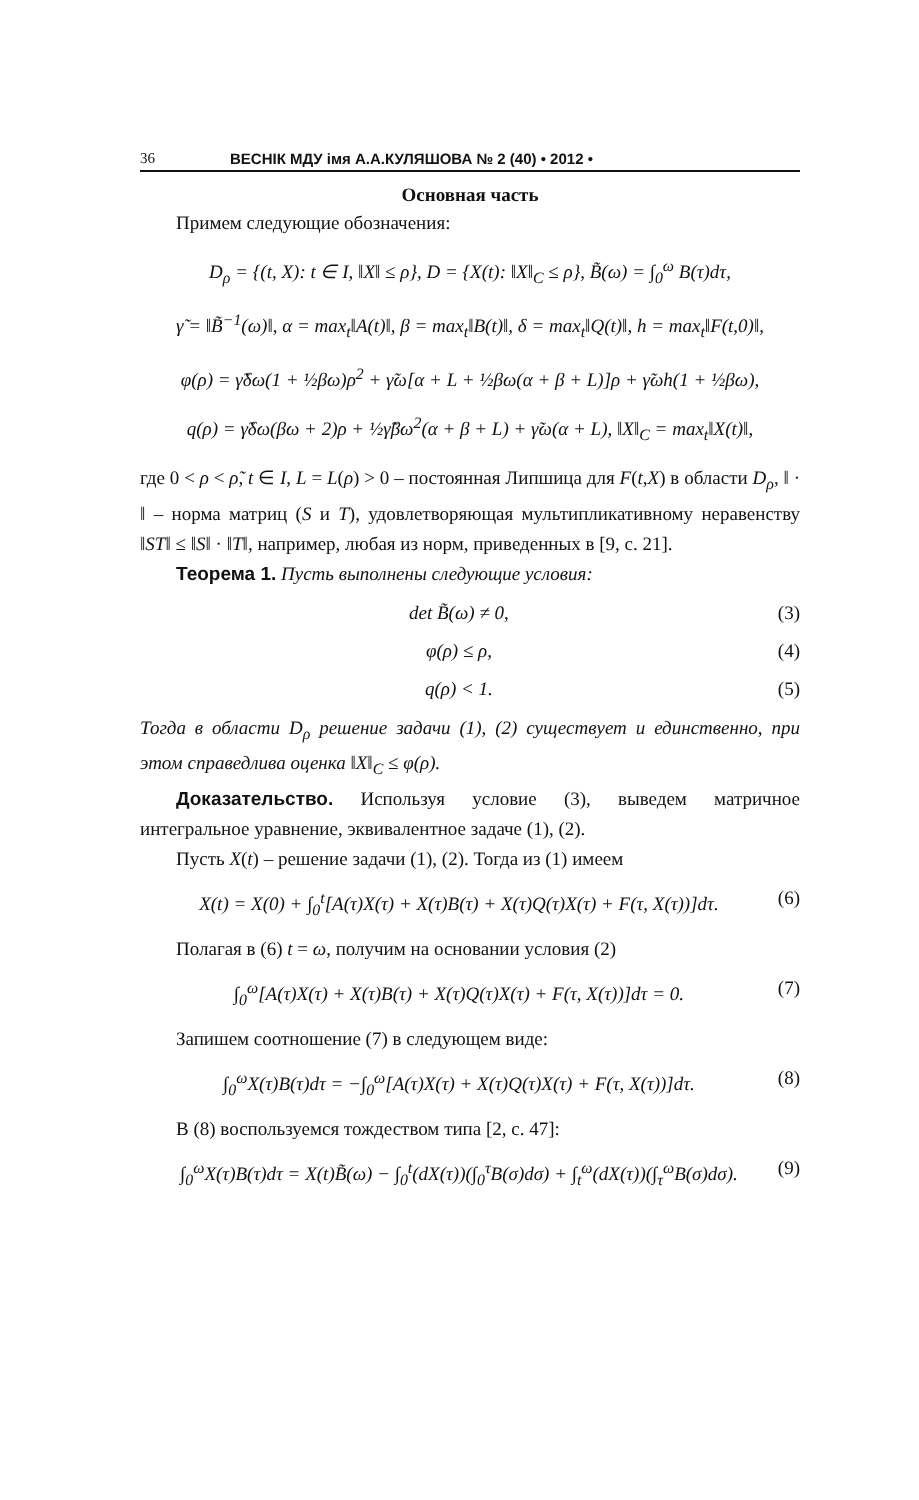36 ВЕСНІК МДУ імя А.А.КУЛЯШОВА № 2 (40) • 2012 •
Основная часть
Примем следующие обозначения:
D<sub>ρ</sub> = {(t, X): t ∈ I, ‖X‖ ≤ ρ}, D = {X(t): ‖X‖<sub>C</sub> ≤ ρ}, B̃(ω) = ∫<sub>0</sub><sup>ω</sup> B(τ)dτ,
γ̃ = ‖B̃<sup>−1</sup>(ω)‖, α = max<sub>t</sub>‖A(t)‖, β = max<sub>t</sub>‖B(t)‖, δ = max<sub>t</sub>‖Q(t)‖, h = max<sub>t</sub>‖F(t,0)‖,
φ(ρ) = γ̃δω(1 + ½βω)ρ<sup>2</sup> + γ̃ω[α + L + ½βω(α + β + L)]ρ + γ̃ωh(1 + ½βω),
q(ρ) = γ̃δω(βω + 2)ρ + ½γ̃βω<sup>2</sup>(α + β + L) + γ̃ω(α + L), ‖X‖<sub>C</sub> = max<sub>t</sub>‖X(t)‖,
где 0 < ρ < ρ̃, t ∈ I, L = L(ρ) > 0 – постоянная Липшица для F(t,X) в области D<sub>ρ</sub>, ‖ · ‖ – норма матриц (S и T), удовлетворяющая мультипликативному неравенству ‖ST‖ ≤ ‖S‖ · ‖T‖, например, любая из норм, приведенных в [9, с. 21].
Теорема 1. Пусть выполнены следующие условия:
det B̃(ω) ≠ 0, (3)
φ(ρ) ≤ ρ, (4)
q(ρ) < 1. (5)
Тогда в области D<sub>ρ</sub> решение задачи (1), (2) существует и единственно, при этом справедлива оценка ‖X‖<sub>C</sub> ≤ φ(ρ).
Доказательство. Используя условие (3), выведем матричное интегральное уравнение, эквивалентное задаче (1), (2).
Пусть X(t) – решение задачи (1), (2). Тогда из (1) имеем
X(t) = X(0) + ∫<sub>0</sub><sup>t</sup>[A(τ)X(τ) + X(τ)B(τ) + X(τ)Q(τ)X(τ) + F(τ, X(τ))]dτ. (6)
Полагая в (6) t = ω, получим на основании условия (2)
∫<sub>0</sub><sup>ω</sup>[A(τ)X(τ) + X(τ)B(τ) + X(τ)Q(τ)X(τ) + F(τ, X(τ))]dτ = 0. (7)
Запишем соотношение (7) в следующем виде:
∫<sub>0</sub><sup>ω</sup>X(τ)B(τ)dτ = −∫<sub>0</sub><sup>ω</sup>[A(τ)X(τ) + X(τ)Q(τ)X(τ) + F(τ, X(τ))]dτ. (8)
В (8) воспользуемся тождеством типа [2, с. 47]:
∫<sub>0</sub><sup>ω</sup>X(τ)B(τ)dτ = X(t)B̃(ω) − ∫<sub>0</sub><sup>t</sup>(dX(τ))(∫<sub>0</sub><sup>τ</sup>B(σ)dσ) + ∫<sub>t</sub><sup>ω</sup>(dX(τ))(∫<sub>τ</sub><sup>ω</sup>B(σ)dσ). (9)